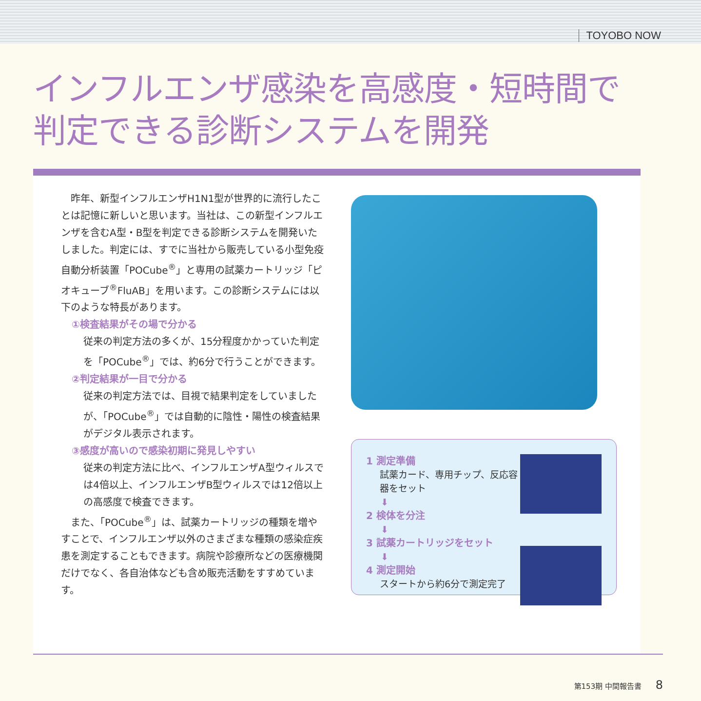TOYOBO NOW
インフルエンザ感染を高感度・短時間で
判定できる診断システムを開発
昨年、新型インフルエンザH1N1型が世界的に流行したことは記憶に新しいと思います。当社は、この新型インフルエンザを含むA型・B型を判定できる診断システムを開発いたしました。判定には、すでに当社から販売している小型免疫自動分析装置「POCube<sup>®</sup>」と専用の試薬カートリッジ「ピオキューブ<sup>®</sup>FluAB」を用います。この診断システムには以下のような特長があります。
①検査結果がその場で分かる
従来の判定方法の多くが、15分程度かかっていた判定を「POCube<sup>®</sup>」では、約6分で行うことができます。
②判定結果が一目で分かる
従来の判定方法では、目視で結果判定をしていましたが、「POCube<sup>®</sup>」では自動的に陰性・陽性の検査結果がデジタル表示されます。
③感度が高いので感染初期に発見しやすい
従来の判定方法に比べ、インフルエンザA型ウィルスでは4倍以上、インフルエンザB型ウィルスでは12倍以上の高感度で検査できます。
また、「POCube<sup>®</sup>」は、試薬カートリッジの種類を増やすことで、インフルエンザ以外のさまざまな種類の感染症疾患を測定することもできます。病院や診療所などの医療機関だけでなく、各自治体なども含め販売活動をすすめています。
1 測定準備
試薬カード、専用チップ、反応容器をセット
⬇
2 検体を分注
⬇
3 試薬カートリッジをセット
⬇
4 測定開始
スタートから約6分で測定完了
第153期 中間報告書 8